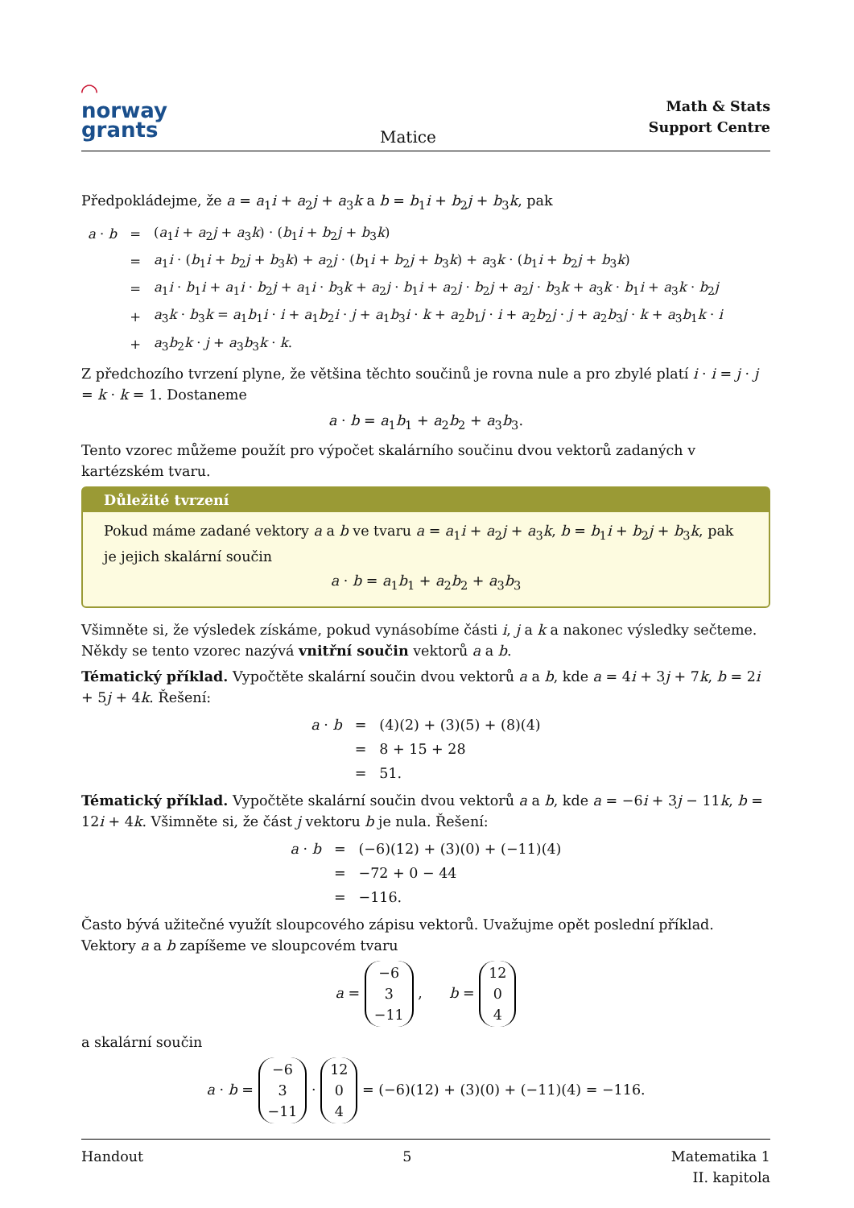◠
norway
grants
Matice
Math & Stats
Support Centre
Předpokládejme, že a = a<sub>1</sub>i + a<sub>2</sub>j + a<sub>3</sub>k a b = b<sub>1</sub>i + b<sub>2</sub>j + b<sub>3</sub>k, pak
| a · b | = | ( a<sub>1</sub> i + a<sub>2</sub> j + a<sub>3</sub> k ) · ( b<sub>1</sub> i + b<sub>2</sub> j + b<sub>3</sub> k ) |
| | = | a<sub>1</sub> i · ( b<sub>1</sub> i + b<sub>2</sub> j + b<sub>3</sub> k ) + a<sub>2</sub> j · ( b<sub>1</sub> i + b<sub>2</sub> j + b<sub>3</sub> k ) + a<sub>3</sub> k · ( b<sub>1</sub> i + b<sub>2</sub> j + b<sub>3</sub> k ) |
| | = | a<sub>1</sub> i · b<sub>1</sub> i + a<sub>1</sub> i · b<sub>2</sub> j + a<sub>1</sub> i · b<sub>3</sub> k + a<sub>2</sub> j · b<sub>1</sub> i + a<sub>2</sub> j · b<sub>2</sub> j + a<sub>2</sub> j · b<sub>3</sub> k + a<sub>3</sub> k · b<sub>1</sub> i + a<sub>3</sub> k · b<sub>2</sub> j |
| | + | a<sub>3</sub> k · b<sub>3</sub> k = a<sub>1</sub> b<sub>1</sub> i · i + a<sub>1</sub> b<sub>2</sub> i · j + a<sub>1</sub> b<sub>3</sub> i · k + a<sub>2</sub> b<sub>1</sub> j · i + a<sub>2</sub> b<sub>2</sub> j · j + a<sub>2</sub> b<sub>3</sub> j · k + a<sub>3</sub> b<sub>1</sub> k · i |
| | + | a<sub>3</sub> b<sub>2</sub> k · j + a<sub>3</sub> b<sub>3</sub> k · k . |
Z předchozího tvrzení plyne, že většina těchto součinů je rovna nule a pro zbylé platí i · i = j · j = k · k = 1. Dostaneme
a · b = a<sub>1</sub>b<sub>1</sub> + a<sub>2</sub>b<sub>2</sub> + a<sub>3</sub>b<sub>3</sub>.
Tento vzorec můžeme použít pro výpočet skalárního součinu dvou vektorů zadaných v kartézském tvaru.
Důležité tvrzení
Pokud máme zadané vektory a a b ve tvaru a = a<sub>1</sub>i + a<sub>2</sub>j + a<sub>3</sub>k, b = b<sub>1</sub>i + b<sub>2</sub>j + b<sub>3</sub>k, pak je jejich skalární součin
a · b = a<sub>1</sub>b<sub>1</sub> + a<sub>2</sub>b<sub>2</sub> + a<sub>3</sub>b<sub>3</sub>
Všimněte si, že výsledek získáme, pokud vynásobíme části i, j a k a nakonec výsledky sečteme. Někdy se tento vzorec nazývá vnitřní součin vektorů a a b.
Tématický příklad. Vypočtěte skalární součin dvou vektorů a a b, kde a = 4i + 3j + 7k, b = 2i + 5j + 4k. Řešení:
| a · b | = | (4)(2) + (3)(5) + (8)(4) |
| | = | 8 + 15 + 28 |
| | = | 51. |
Tématický příklad. Vypočtěte skalární součin dvou vektorů a a b, kde a = −6i + 3j − 11k, b = 12i + 4k. Všimněte si, že část j vektoru b je nula. Řešení:
| a · b | = | (−6)(12) + (3)(0) + (−11)(4) |
| | = | −72 + 0 − 44 |
| | = | −116. |
Často bývá užitečné využít sloupcového zápisu vektorů. Uvažujme opět poslední příklad. Vektory a a b zapíšeme ve sloupcovém tvaru
a = −6
3
−11 , b = 12
0
4
a skalární součin
a · b = −6
3
−11 · 12
0
4 = (−6)(12) + (3)(0) + (−11)(4) = −116.
Handout 5 Matematika 1
II. kapitola